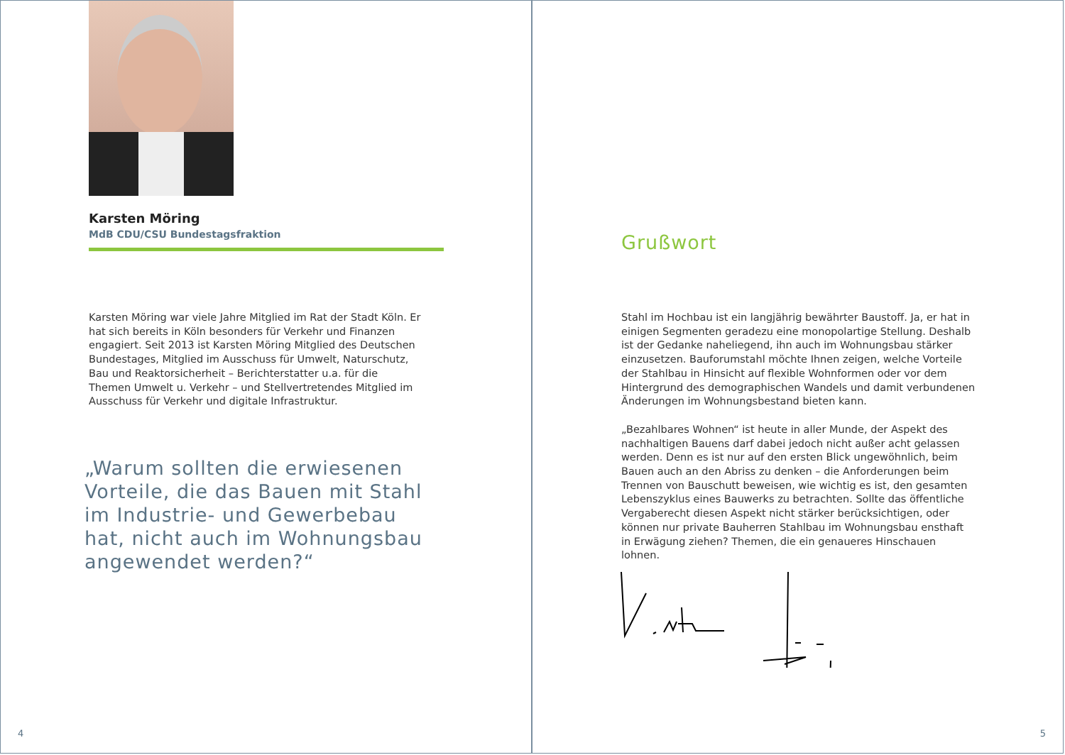Karsten Möring
MdB CDU/CSU Bundestagsfraktion
Karsten Möring war viele Jahre Mitglied im Rat der Stadt Köln. Er hat sich bereits in Köln besonders für Verkehr und Finanzen engagiert. Seit 2013 ist Karsten Möring Mitglied des Deutschen Bundestages, Mitglied im Ausschuss für Umwelt, Naturschutz, Bau und Reaktorsicherheit – Berichterstatter u.a. für die Themen Umwelt u. Verkehr – und Stellvertretendes Mitglied im Ausschuss für Verkehr und digitale Infrastruktur.
„Warum sollten die erwiesenen Vorteile, die das Bauen mit Stahl im Industrie- und Gewerbebau hat, nicht auch im Wohnungsbau angewendet werden?“
4
Grußwort
Stahl im Hochbau ist ein langjährig bewährter Baustoff. Ja, er hat in einigen Segmenten geradezu eine monopolartige Stellung. Deshalb ist der Gedanke naheliegend, ihn auch im Wohnungsbau stärker einzusetzen. Bauforumstahl möchte Ihnen zeigen, welche Vorteile der Stahlbau in Hinsicht auf flexible Wohnformen oder vor dem Hintergrund des demographischen Wandels und damit verbundenen Änderungen im Wohnungsbestand bieten kann.
„Bezahlbares Wohnen“ ist heute in aller Munde, der Aspekt des nachhaltigen Bauens darf dabei jedoch nicht außer acht gelassen werden. Denn es ist nur auf den ersten Blick ungewöhnlich, beim Bauen auch an den Abriss zu denken – die Anforderungen beim Trennen von Bauschutt beweisen, wie wichtig es ist, den gesamten Lebenszyklus eines Bauwerks zu betrachten. Sollte das öffentliche Vergaberecht diesen Aspekt nicht stärker berücksichtigen, oder können nur private Bauherren Stahlbau im Wohnungsbau ensthaft in Erwägung ziehen? Themen, die ein genaueres Hinschauen lohnen.
5